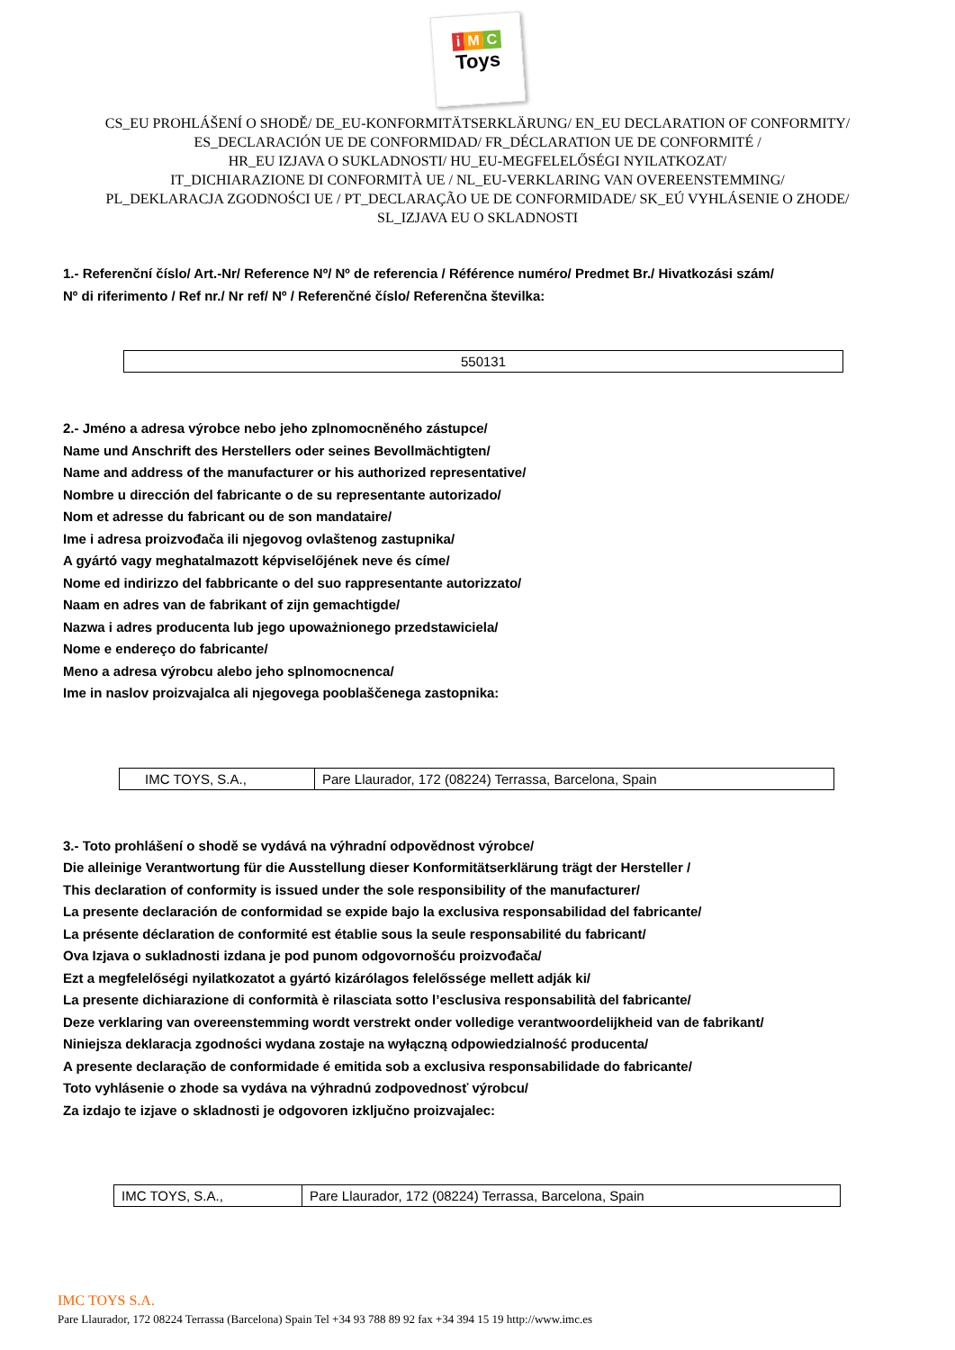i M C
Toys
CS_EU PROHLÁŠENÍ O SHODĚ/ DE_EU-KONFORMITÄTSERKLÄRUNG/ EN_EU DECLARATION OF CONFORMITY/
ES_DECLARACIÓN UE DE CONFORMIDAD/ FR_DÉCLARATION UE DE CONFORMITÉ /
HR_EU IZJAVA O SUKLADNOSTI/ HU_EU-MEGFELELŐSÉGI NYILATKOZAT/
IT_DICHIARAZIONE DI CONFORMITÀ UE / NL_EU-VERKLARING VAN OVEREENSTEMMING/
PL_DEKLARACJA ZGODNOŚCI UE / PT_DECLARAÇÃO UE DE CONFORMIDADE/ SK_EÚ VYHLÁSENIE O ZHODE/
SL_IZJAVA EU O SKLADNOSTI
1.- Referenční číslo/ Art.-Nr/ Reference Nº/ Nº de referencia / Référence numéro/ Predmet Br./ Hivatkozási szám/
Nº di riferimento / Ref nr./ Nr ref/ Nº / Referenčné číslo/ Referenčna številka:
| 550131 |
2.- Jméno a adresa výrobce nebo jeho zplnomocněného zástupce/
Name und Anschrift des Herstellers oder seines Bevollmächtigten/
Name and address of the manufacturer or his authorized representative/
Nombre u dirección del fabricante o de su representante autorizado/
Nom et adresse du fabricant ou de son mandataire/
Ime i adresa proizvođača ili njegovog ovlaštenog zastupnika/
A gyártó vagy meghatalmazott képviselőjének neve és címe/
Nome ed indirizzo del fabbricante o del suo rappresentante autorizzato/
Naam en adres van de fabrikant of zijn gemachtigde/
Nazwa i adres producenta lub jego upoważnionego przedstawiciela/
Nome e endereço do fabricante/
Meno a adresa výrobcu alebo jeho splnomocnenca/
Ime in naslov proizvajalca ali njegovega pooblaščenega zastopnika:
| IMC TOYS, S.A., | Pare Llaurador, 172 (08224) Terrassa, Barcelona, Spain |
3.- Toto prohlášení o shodě se vydává na výhradní odpovědnost výrobce/
Die alleinige Verantwortung für die Ausstellung dieser Konformitätserklärung trägt der Hersteller /
This declaration of conformity is issued under the sole responsibility of the manufacturer/
La presente declaración de conformidad se expide bajo la exclusiva responsabilidad del fabricante/
La présente déclaration de conformité est établie sous la seule responsabilité du fabricant/
Ova Izjava o sukladnosti izdana je pod punom odgovornošću proizvođača/
Ezt a megfelelőségi nyilatkozatot a gyártó kizárólagos felelőssége mellett adják ki/
La presente dichiarazione di conformità è rilasciata sotto l’esclusiva responsabilità del fabricante/
Deze verklaring van overeenstemming wordt verstrekt onder volledige verantwoordelijkheid van de fabrikant/
Niniejsza deklaracja zgodności wydana zostaje na wyłączną odpowiedzialność producenta/
A presente declaração de conformidade é emitida sob a exclusiva responsabilidade do fabricante/
Toto vyhlásenie o zhode sa vydáva na výhradnú zodpovednosť výrobcu/
Za izdajo te izjave o skladnosti je odgovoren izključno proizvajalec:
| IMC TOYS, S.A., | Pare Llaurador, 172 (08224) Terrassa, Barcelona, Spain |
IMC TOYS S.A.
Pare Llaurador, 172 08224 Terrassa (Barcelona) Spain Tel +34 93 788 89 92 fax +34 394 15 19 http://www.imc.es